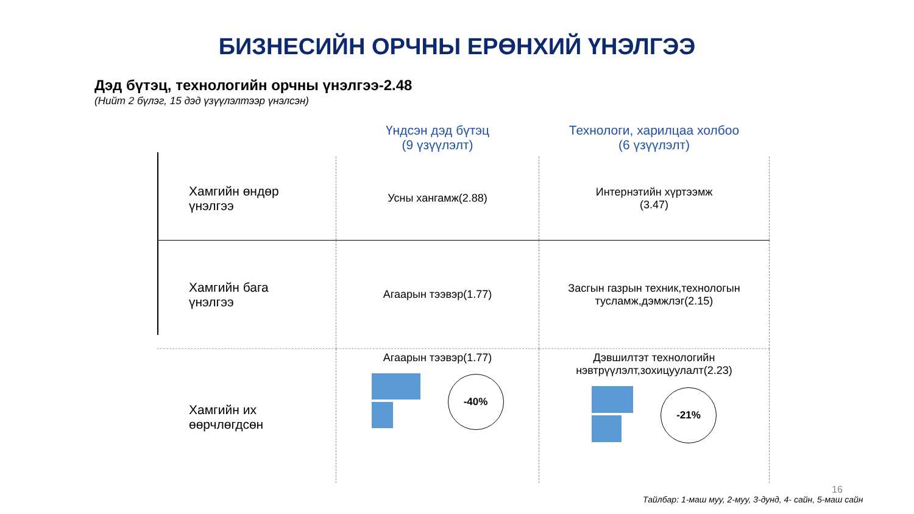БИЗНЕСИЙН ОРЧНЫ ЕРӨНХИЙ ҮНЭЛГЭЭ
Дэд бүтэц, технологийн орчны үнэлгээ-2.48
(Нийт 2 бүлэг, 15 дэд үзүүлэлтээр үнэлсэн)
| | Үндсэн дэд бүтэц (9 үзүүлэлт) | Технологи, харилцаа холбоо (6 үзүүлэлт) |
| --- | --- | --- |
| Хамгийн өндөр үнэлгээ | Усны хангамж(2.88) | Интернэтийн хүртээмж (3.47) |
| Хамгийн бага үнэлгээ | Агаарын тээвэр(1.77) | Засгын газрын техник,технологын тусламж,дэмжлэг(2.15) |
| Хамгийн их өөрчлөгдсөн | Агаарын тээвэр(1.77) -40% | Дэвшилтэт технологийн нэвтрүүлэлт,зохицуулалт(2.23) -21% |
16
Тайлбар: 1-маш муу, 2-муу, 3-дунд, 4- сайн, 5-маш сайн